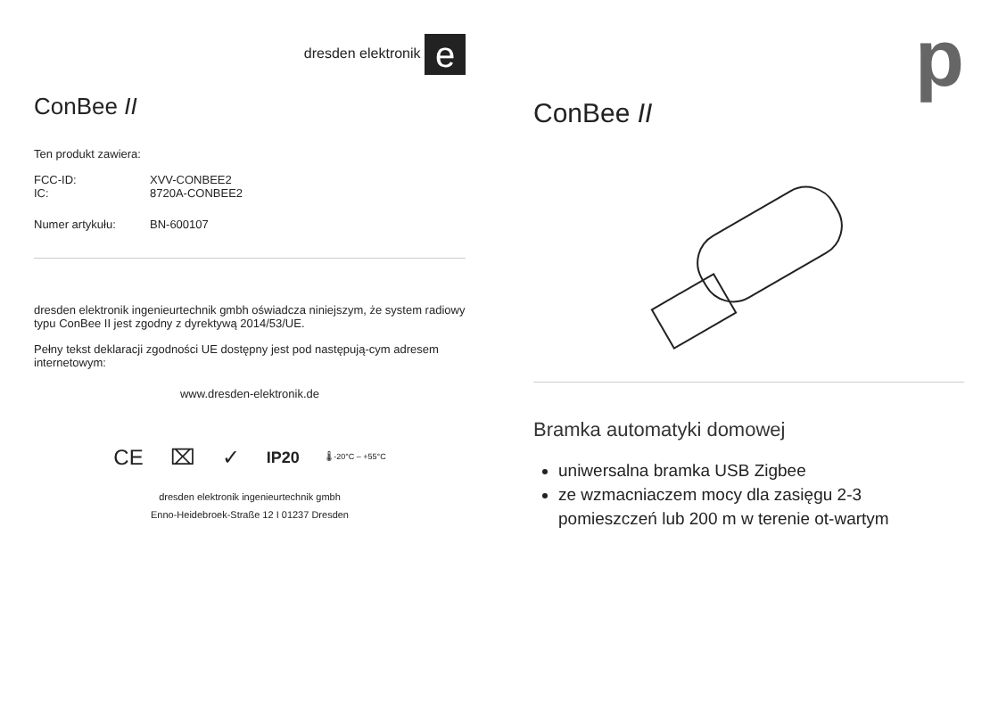dresden elektronik e
ConBee II
Ten produkt zawiera:
FCC-ID: XVV-CONBEE2
IC: 8720A-CONBEE2
Numer artykułu: BN-600107
dresden elektronik ingenieurtechnik gmbh oświadcza niniejszym, że system radiowy typu ConBee II jest zgodny z dyrektywą 2014/53/UE.
Pełny tekst deklaracji zgodności UE dostępny jest pod następują-cym adresem internetowym:
www.dresden-elektronik.de
CE ⌧ ✓ IP20 🌡 -20°C – +55°C
dresden elektronik ingenieurtechnik gmbh
Enno-Heidebroek-Straße 12 I 01237 Dresden
p
ConBee II
Bramka automatyki domowej
uniwersalna bramka USB Zigbee
ze wzmacniaczem mocy dla zasięgu 2-3 pomieszczeń lub 200 m w terenie ot-wartym